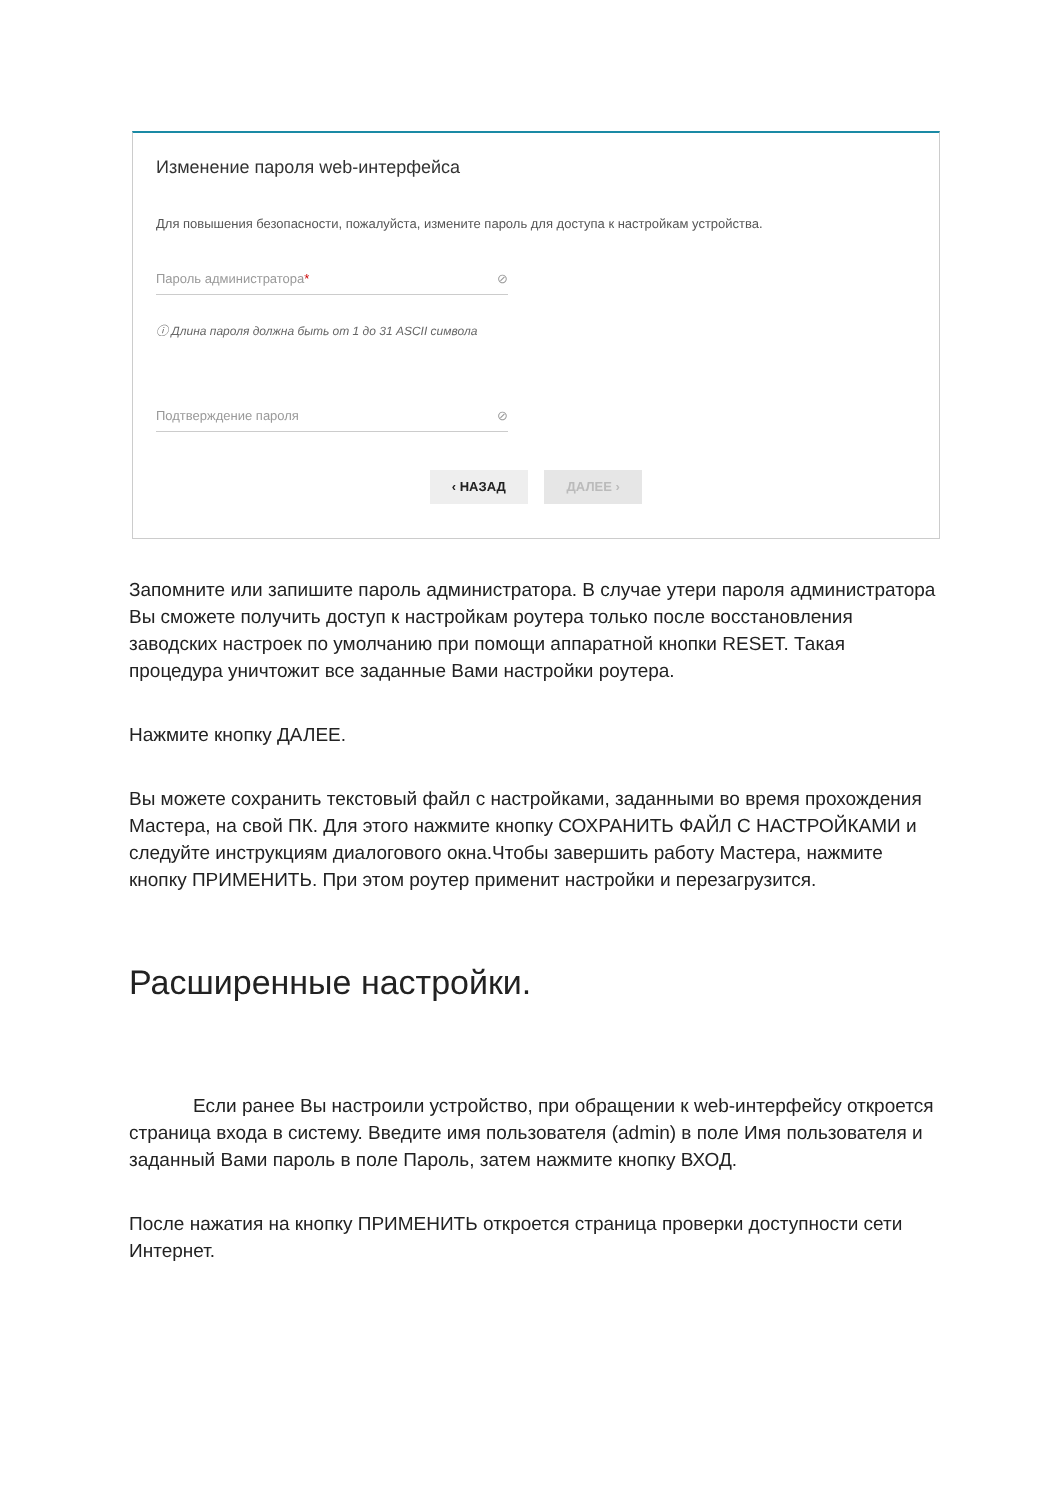Изменение пароля web-интерфейса
Для повышения безопасности, пожалуйста, измените пароль для доступа к настройкам устройства.
Пароль администратора* ⊘
ⓘ Длина пароля должна быть от 1 до 31 ASCII символа
Подтверждение пароля ⊘
‹ НАЗАД ДАЛЕЕ ›
Запомните или запишите пароль администратора. В случае утери пароля администратора Вы сможете получить доступ к настройкам роутера только после восстановления заводских настроек по умолчанию при помощи аппаратной кнопки RESET. Такая процедура уничтожит все заданные Вами настройки роутера.
Нажмите кнопку ДАЛЕЕ.
Вы можете сохранить текстовый файл с настройками, заданными во время прохождения Мастера, на свой ПК. Для этого нажмите кнопку СОХРАНИТЬ ФАЙЛ С НАСТРОЙКАМИ и следуйте инструкциям диалогового окна.Чтобы завершить работу Мастера, нажмите кнопку ПРИМЕНИТЬ. При этом роутер применит настройки и перезагрузится.
Расширенные настройки.
Если ранее Вы настроили устройство, при обращении к web-интерфейсу откроется страница входа в систему. Введите имя пользователя (admin) в поле Имя пользователя и заданный Вами пароль в поле Пароль, затем нажмите кнопку ВХОД.
После нажатия на кнопку ПРИМЕНИТЬ откроется страница проверки доступности сети Интернет.